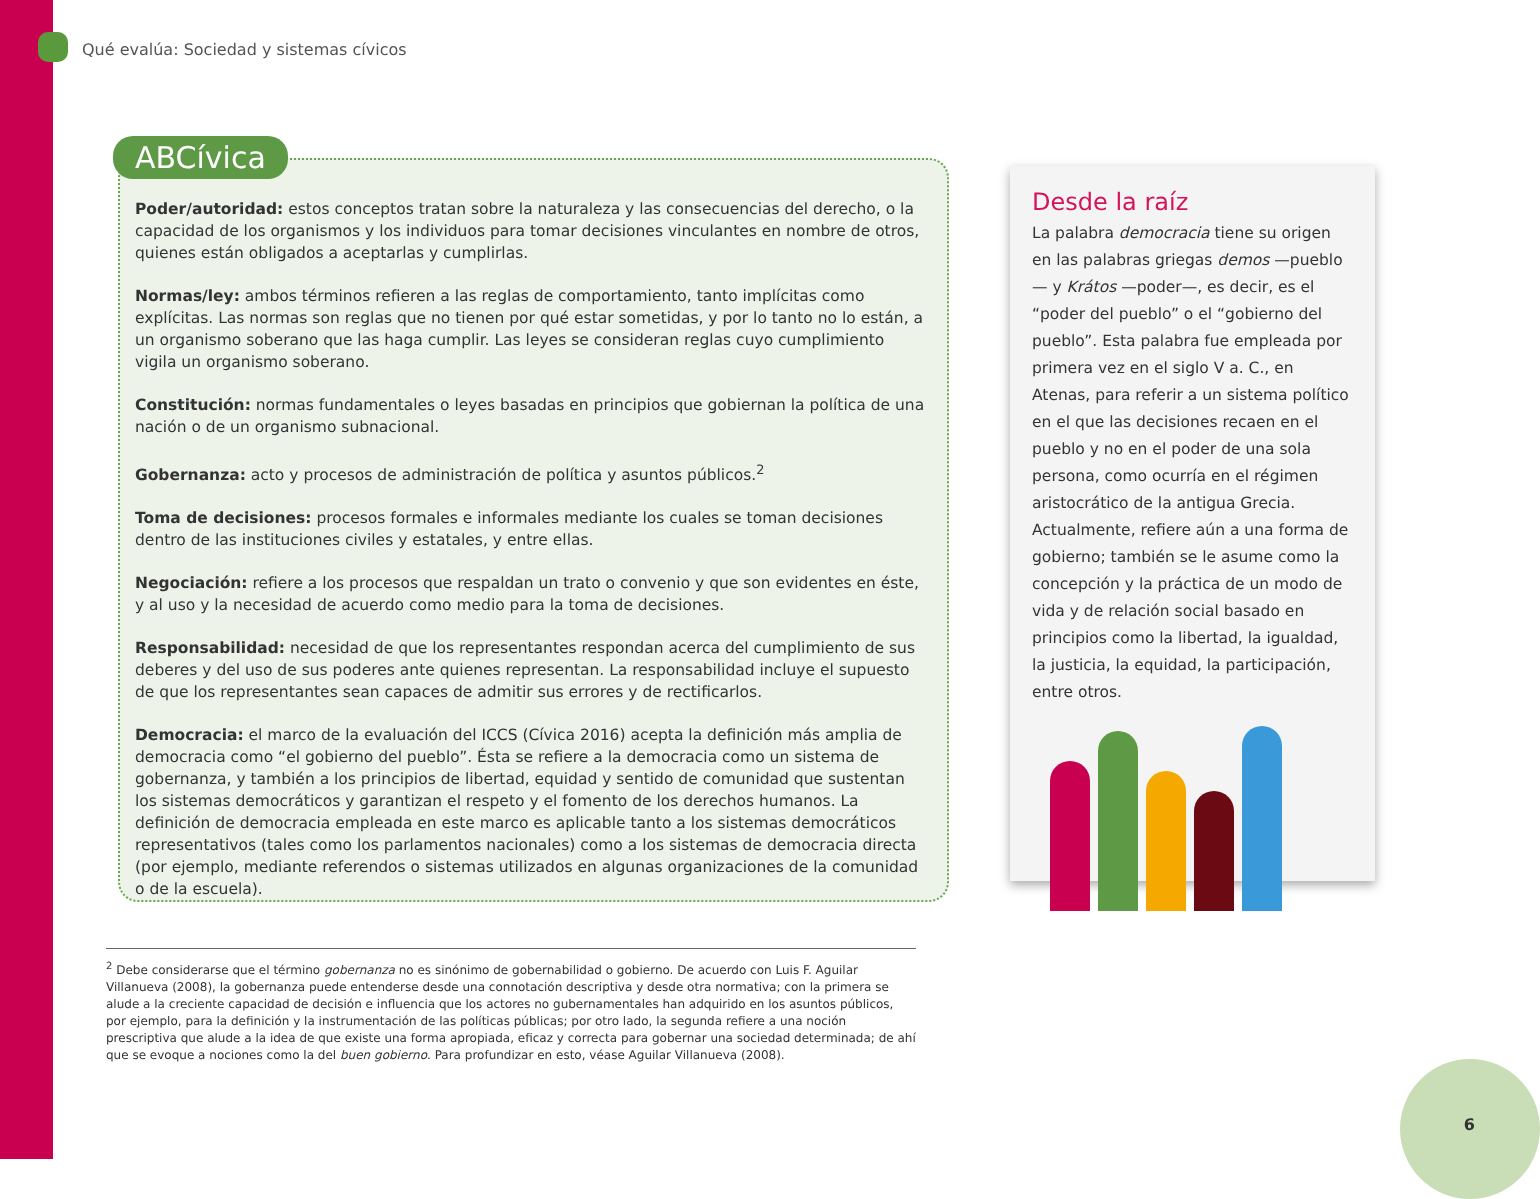Qué evalúa: Sociedad y sistemas cívicos
ABCívica
Poder/autoridad: estos conceptos tratan sobre la naturaleza y las consecuencias del derecho, o la capacidad de los organismos y los individuos para tomar decisiones vinculantes en nombre de otros, quienes están obligados a aceptarlas y cumplirlas.
Normas/ley: ambos términos refieren a las reglas de comportamiento, tanto implícitas como explícitas. Las normas son reglas que no tienen por qué estar sometidas, y por lo tanto no lo están, a un organismo soberano que las haga cumplir. Las leyes se consideran reglas cuyo cumplimiento vigila un organismo soberano.
Constitución: normas fundamentales o leyes basadas en principios que gobiernan la política de una nación o de un organismo subnacional.
Gobernanza: acto y procesos de administración de política y asuntos públicos.<sup>2</sup>
Toma de decisiones: procesos formales e informales mediante los cuales se toman decisiones dentro de las instituciones civiles y estatales, y entre ellas.
Negociación: refiere a los procesos que respaldan un trato o convenio y que son evidentes en éste, y al uso y la necesidad de acuerdo como medio para la toma de decisiones.
Responsabilidad: necesidad de que los representantes respondan acerca del cumplimiento de sus deberes y del uso de sus poderes ante quienes representan. La responsabilidad incluye el supuesto de que los representantes sean capaces de admitir sus errores y de rectificarlos.
Democracia: el marco de la evaluación del ICCS (Cívica 2016) acepta la definición más amplia de democracia como “el gobierno del pueblo”. Ésta se refiere a la democracia como un sistema de gobernanza, y también a los principios de libertad, equidad y sentido de comunidad que sustentan los sistemas democráticos y garantizan el respeto y el fomento de los derechos humanos. La definición de democracia empleada en este marco es aplicable tanto a los sistemas democráticos representativos (tales como los parlamentos nacionales) como a los sistemas de democracia directa (por ejemplo, mediante referendos o sistemas utilizados en algunas organizaciones de la comunidad o de la escuela).
Desde la raíz
La palabra democracia tiene su origen en las palabras griegas demos —pueblo— y Krátos —poder—, es decir, es el “poder del pueblo” o el “gobierno del pueblo”. Esta palabra fue empleada por primera vez en el siglo V a. C., en Atenas, para referir a un sistema político en el que las decisiones recaen en el pueblo y no en el poder de una sola persona, como ocurría en el régimen aristocrático de la antigua Grecia. Actualmente, refiere aún a una forma de gobierno; también se le asume como la concepción y la práctica de un modo de vida y de relación social basado en principios como la libertad, la igualdad, la justicia, la equidad, la participación, entre otros.
<sup>2</sup> Debe considerarse que el término gobernanza no es sinónimo de gobernabilidad o gobierno. De acuerdo con Luis F. Aguilar Villanueva (2008), la gobernanza puede entenderse desde una connotación descriptiva y desde otra normativa; con la primera se alude a la creciente capacidad de decisión e influencia que los actores no gubernamentales han adquirido en los asuntos públicos, por ejemplo, para la definición y la instrumentación de las políticas públicas; por otro lado, la segunda refiere a una noción prescriptiva que alude a la idea de que existe una forma apropiada, eficaz y correcta para gobernar una sociedad determinada; de ahí que se evoque a nociones como la del buen gobierno. Para profundizar en esto, véase Aguilar Villanueva (2008).
6